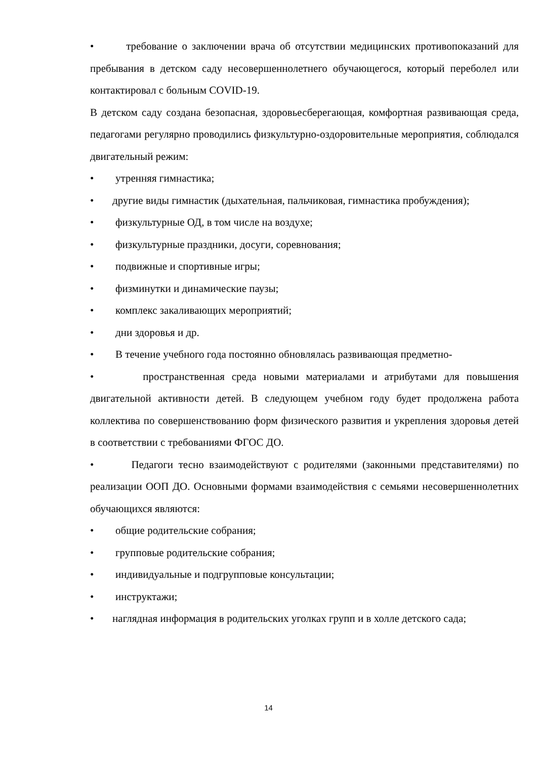• требование о заключении врача об отсутствии медицинских противопоказаний для пребывания в детском саду несовершеннолетнего обучающегося, который переболел или контактировал с больным COVID-19.
В детском саду создана безопасная, здоровьесберегающая, комфортная развивающая среда, педагогами регулярно проводились физкультурно-оздоровительные мероприятия, соблюдался двигательный режим:
• утренняя гимнастика;
• другие виды гимнастик (дыхательная, пальчиковая, гимнастика пробуждения);
• физкультурные ОД, в том числе на воздухе;
• физкультурные праздники, досуги, соревнования;
• подвижные и спортивные игры;
• физминутки и динамические паузы;
• комплекс закаливающих мероприятий;
• дни здоровья и др.
• В течение учебного года постоянно обновлялась развивающая предметно-
• пространственная среда новыми материалами и атрибутами для повышения двигательной активности детей. В следующем учебном году будет продолжена работа коллектива по совершенствованию форм физического развития и укрепления здоровья детей в соответствии с требованиями ФГОС ДО.
• Педагоги тесно взаимодействуют с родителями (законными представителями) по реализации ООП ДО. Основными формами взаимодействия с семьями несовершеннолетних обучающихся являются:
• общие родительские собрания;
• групповые родительские собрания;
• индивидуальные и подгрупповые консультации;
• инструктажи;
• наглядная информация в родительских уголках групп и в холле детского сада;
14